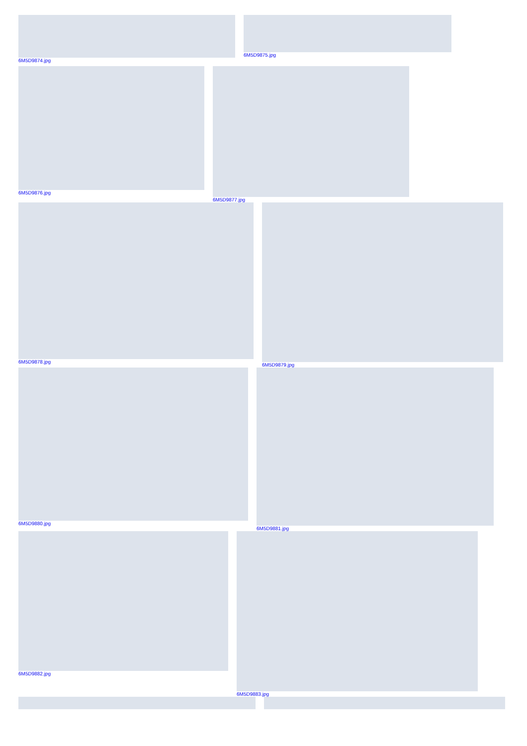6M5D9874.jpg 6M5D9875.jpg
6M5D9876.jpg 6M5D9877.jpg
6M5D9878.jpg 6M5D9879.jpg
6M5D9880.jpg 6M5D9881.jpg
6M5D9882.jpg 6M5D9883.jpg